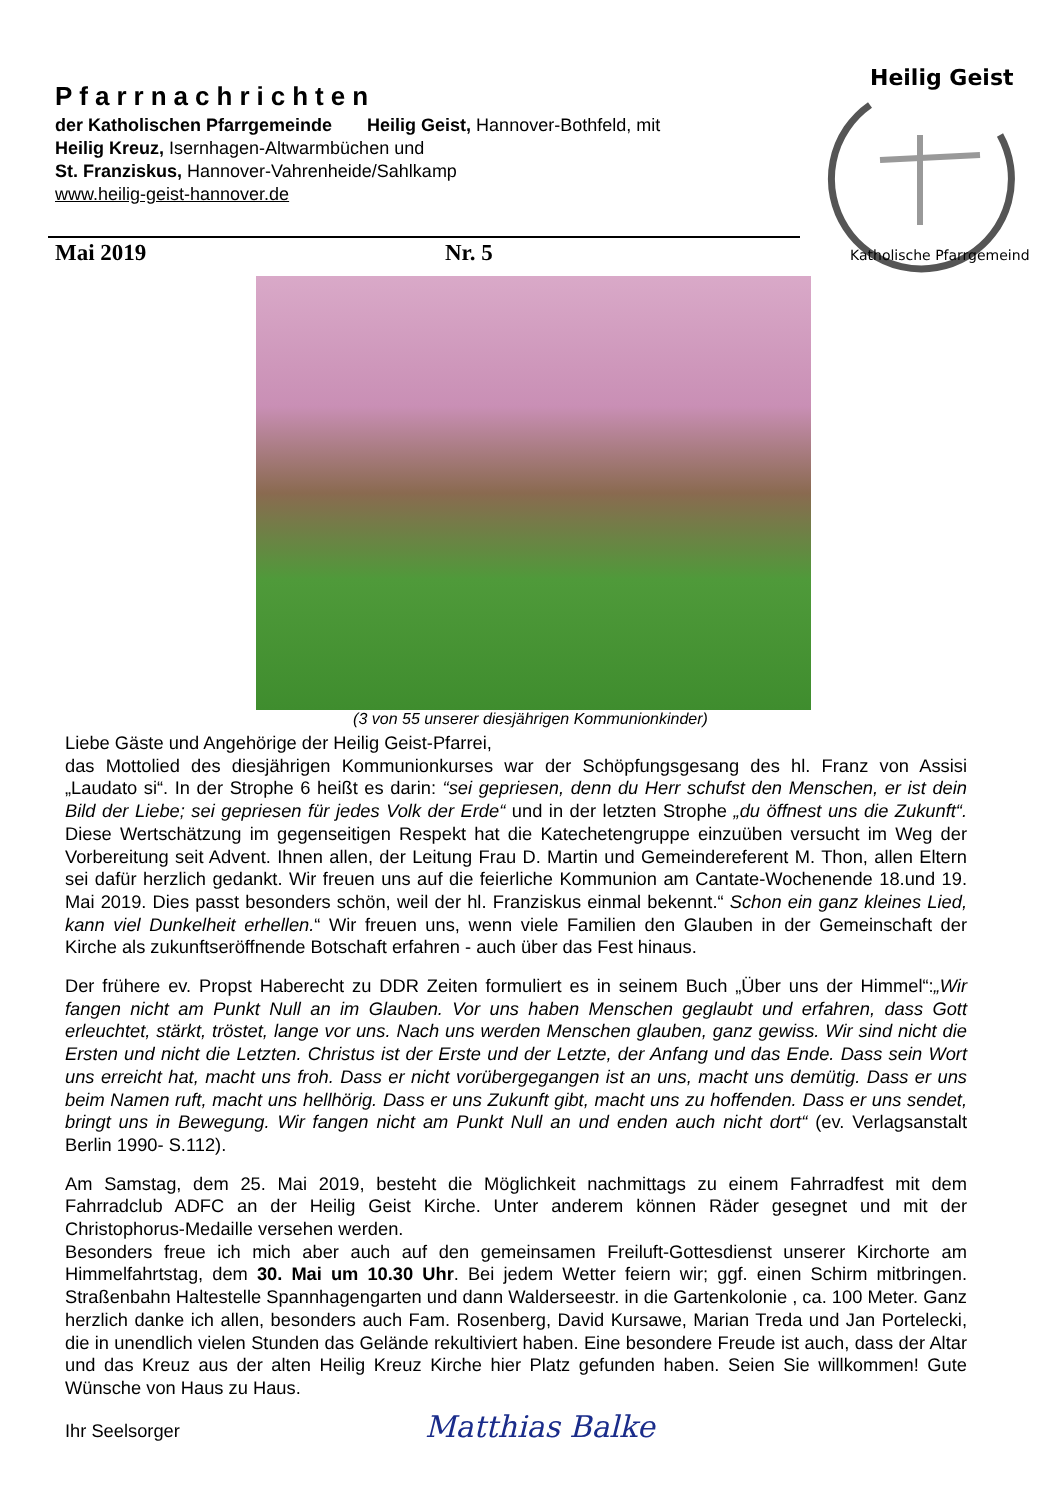Pfarrnachrichten
der Katholischen Pfarrgemeinde Heilig Geist, Hannover-Bothfeld, mit
Heilig Kreuz, Isernhagen-Altwarmbüchen und
St. Franziskus, Hannover-Vahrenheide/Sahlkamp
www.heilig-geist-hannover.de
Mai 2019 Nr. 5
Heilig Geist
Katholische Pfarrgemeinde
(3 von 55 unserer diesjährigen Kommunionkinder)
Liebe Gäste und Angehörige der Heilig Geist-Pfarrei,
das Mottolied des diesjährigen Kommunionkurses war der Schöpfungsgesang des hl. Franz von Assisi „Laudato si“. In der Strophe 6 heißt es darin: “sei gepriesen, denn du Herr schufst den Menschen, er ist dein Bild der Liebe; sei gepriesen für jedes Volk der Erde“ und in der letzten Strophe „du öffnest uns die Zukunft“. Diese Wertschätzung im gegenseitigen Respekt hat die Katechetengruppe einzuüben versucht im Weg der Vorbereitung seit Advent. Ihnen allen, der Leitung Frau D. Martin und Gemeindereferent M. Thon, allen Eltern sei dafür herzlich gedankt. Wir freuen uns auf die feierliche Kommunion am Cantate-Wochenende 18.und 19. Mai 2019. Dies passt besonders schön, weil der hl. Franziskus einmal bekennt.“ Schon ein ganz kleines Lied, kann viel Dunkelheit erhellen.“ Wir freuen uns, wenn viele Familien den Glauben in der Gemeinschaft der Kirche als zukunftseröffnende Botschaft erfahren - auch über das Fest hinaus.
Der frühere ev. Propst Haberecht zu DDR Zeiten formuliert es in seinem Buch „Über uns der Himmel“:„Wir fangen nicht am Punkt Null an im Glauben. Vor uns haben Menschen geglaubt und erfahren, dass Gott erleuchtet, stärkt, tröstet, lange vor uns. Nach uns werden Menschen glauben, ganz gewiss. Wir sind nicht die Ersten und nicht die Letzten. Christus ist der Erste und der Letzte, der Anfang und das Ende. Dass sein Wort uns erreicht hat, macht uns froh. Dass er nicht vorübergegangen ist an uns, macht uns demütig. Dass er uns beim Namen ruft, macht uns hellhörig. Dass er uns Zukunft gibt, macht uns zu hoffenden. Dass er uns sendet, bringt uns in Bewegung. Wir fangen nicht am Punkt Null an und enden auch nicht dort“ (ev. Verlagsanstalt Berlin 1990- S.112).
Am Samstag, dem 25. Mai 2019, besteht die Möglichkeit nachmittags zu einem Fahrradfest mit dem Fahrradclub ADFC an der Heilig Geist Kirche. Unter anderem können Räder gesegnet und mit der Christophorus-Medaille versehen werden.
Besonders freue ich mich aber auch auf den gemeinsamen Freiluft-Gottesdienst unserer Kirchorte am Himmelfahrtstag, dem 30. Mai um 10.30 Uhr. Bei jedem Wetter feiern wir; ggf. einen Schirm mitbringen. Straßenbahn Haltestelle Spannhagengarten und dann Walderseestr. in die Gartenkolonie , ca. 100 Meter. Ganz herzlich danke ich allen, besonders auch Fam. Rosenberg, David Kursawe, Marian Treda und Jan Portelecki, die in unendlich vielen Stunden das Gelände rekultiviert haben. Eine besondere Freude ist auch, dass der Altar und das Kreuz aus der alten Heilig Kreuz Kirche hier Platz gefunden haben. Seien Sie willkommen! Gute Wünsche von Haus zu Haus.
Ihr Seelsorger Matthias Balke